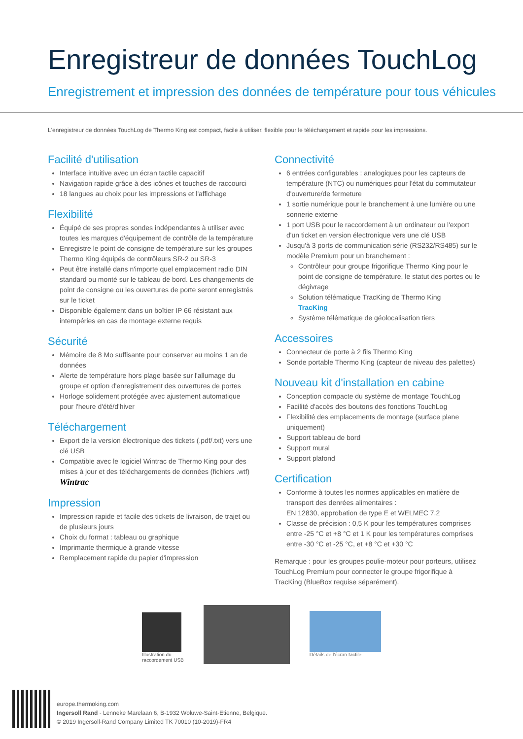Enregistreur de données TouchLog
Enregistrement et impression des données de température pour tous véhicules
L'enregistreur de données TouchLog de Thermo King est compact, facile à utiliser, flexible pour le téléchargement et rapide pour les impressions.
Facilité d'utilisation
Interface intuitive avec un écran tactile capacitif
Navigation rapide grâce à des icônes et touches de raccourci
18 langues au choix pour les impressions et l'affichage
Flexibilité
Équipé de ses propres sondes indépendantes à utiliser avec toutes les marques d'équipement de contrôle de la température
Enregistre le point de consigne de température sur les groupes Thermo King équipés de contrôleurs SR-2 ou SR-3
Peut être installé dans n'importe quel emplacement radio DIN standard ou monté sur le tableau de bord. Les changements de point de consigne ou les ouvertures de porte seront enregistrés sur le ticket
Disponible également dans un boîtier IP 66 résistant aux intempéries en cas de montage externe requis
Sécurité
Mémoire de 8 Mo suffisante pour conserver au moins 1 an de données
Alerte de température hors plage basée sur l'allumage du groupe et option d'enregistrement des ouvertures de portes
Horloge solidement protégée avec ajustement automatique pour l'heure d'été/d'hiver
Téléchargement
Export de la version électronique des tickets (.pdf/.txt) vers une clé USB
Compatible avec le logiciel Wintrac de Thermo King pour des mises à jour et des téléchargements de données (fichiers .wtf) Wintrac
Impression
Impression rapide et facile des tickets de livraison, de trajet ou de plusieurs jours
Choix du format : tableau ou graphique
Imprimante thermique à grande vitesse
Remplacement rapide du papier d'impression
Connectivité
6 entrées configurables : analogiques pour les capteurs de température (NTC) ou numériques pour l'état du commutateur d'ouverture/de fermeture
1 sortie numérique pour le branchement à une lumière ou une sonnerie externe
1 port USB pour le raccordement à un ordinateur ou l'export d'un ticket en version électronique vers une clé USB
Jusqu'à 3 ports de communication série (RS232/RS485) sur le modèle Premium pour un branchement :
Contrôleur pour groupe frigorifique Thermo King pour le point de consigne de température, le statut des portes ou le dégivrage
Solution télématique TracKing de Thermo King
TracKing
Système télématique de géolocalisation tiers
Accessoires
Connecteur de porte à 2 fils Thermo King
Sonde portable Thermo King (capteur de niveau des palettes)
Nouveau kit d'installation en cabine
Conception compacte du système de montage TouchLog
Facilité d'accès des boutons des fonctions TouchLog
Flexibilité des emplacements de montage (surface plane uniquement)
Support tableau de bord
Support mural
Support plafond
Certification
Conforme à toutes les normes applicables en matière de transport des denrées alimentaires :
EN 12830, approbation de type E et WELMEC 7.2
Classe de précision : 0,5 K pour les températures comprises entre -25 °C et +8 °C et 1 K pour les températures comprises entre -30 °C et -25 °C, et +8 °C et +30 °C
Remarque : pour les groupes poulie-moteur pour porteurs, utilisez TouchLog Premium pour connecter le groupe frigorifique à TracKing (BlueBox requise séparément).
Illustration du
raccordement USB
Détails de l'écran tactile
europe.thermoking.com
Ingersoll Rand - Lenneke Marelaan 6, B-1932 Woluwe-Saint-Etienne, Belgique.
© 2019 Ingersoll-Rand Company Limited TK 70010 (10-2019)-FR4